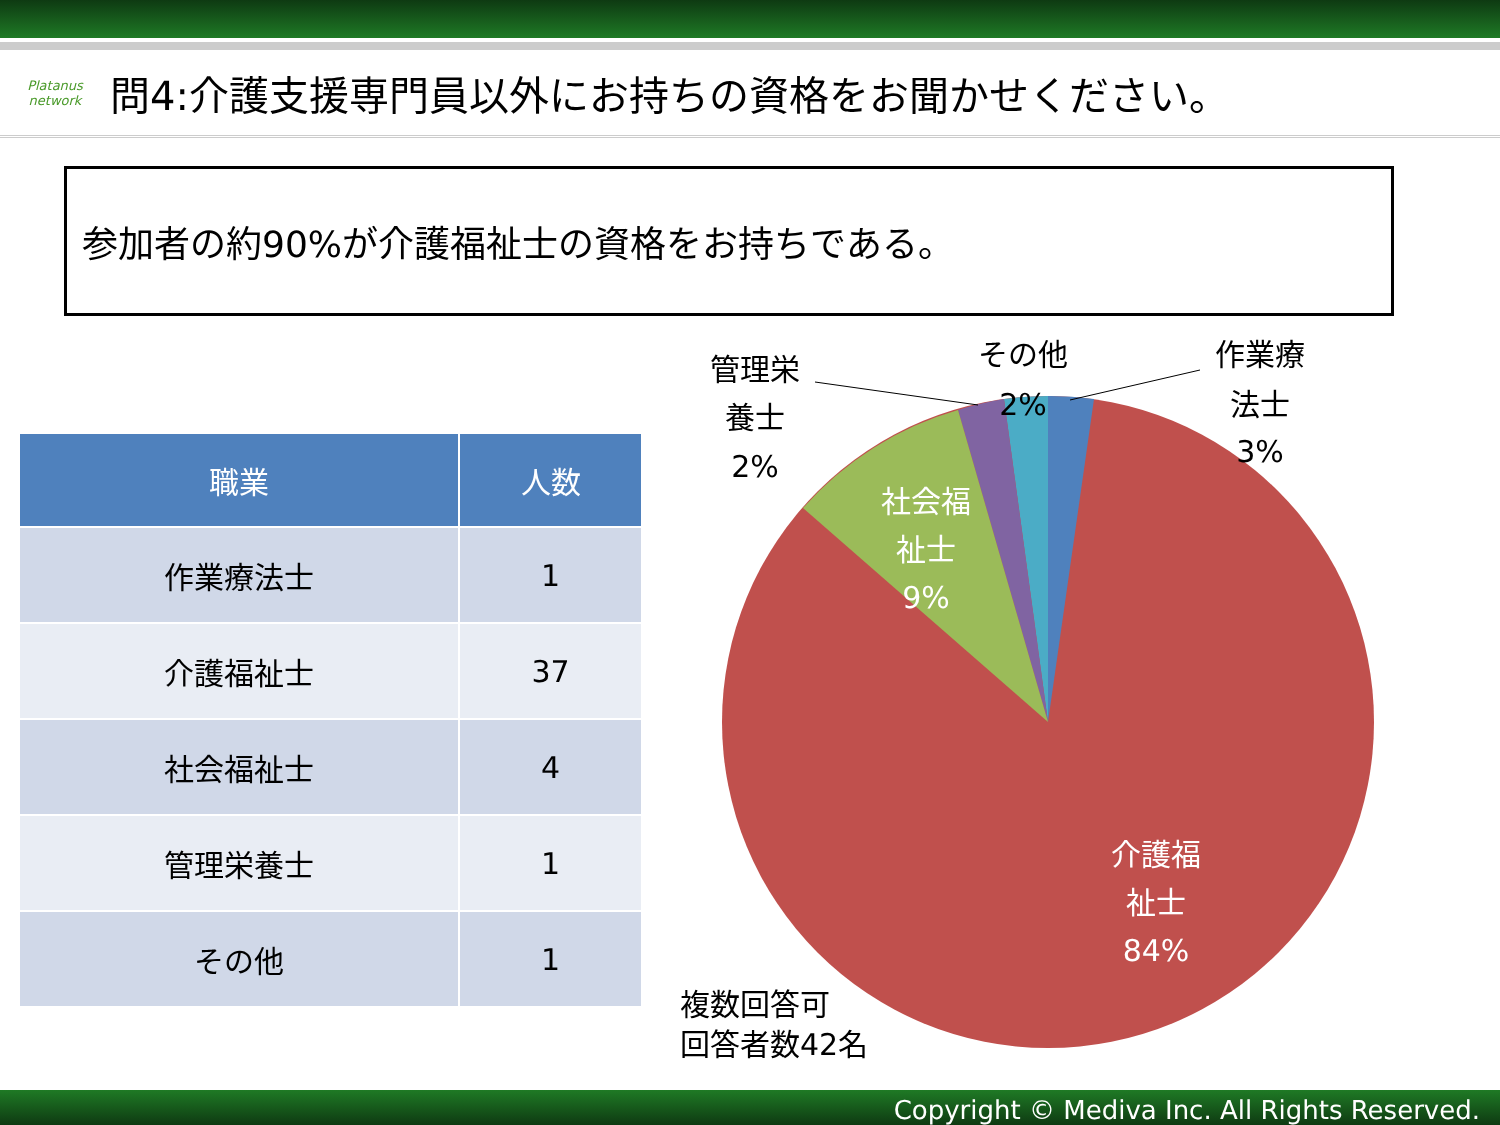Platanus network
問4:介護支援専門員以外にお持ちの資格をお聞かせください。
参加者の約90%が介護福祉士の資格をお持ちである。
| 職業 | 人数 |
| --- | --- |
| 作業療法士 | 1 |
| 介護福祉士 | 37 |
| 社会福祉士 | 4 |
| 管理栄養士 | 1 |
| その他 | 1 |
管理栄
養士
2%
その他
2%
作業療
法士
3%
社会福
祉士
9%
介護福
祉士
84%
複数回答可
回答者数42名
Copyright © Mediva Inc. All Rights Reserved.